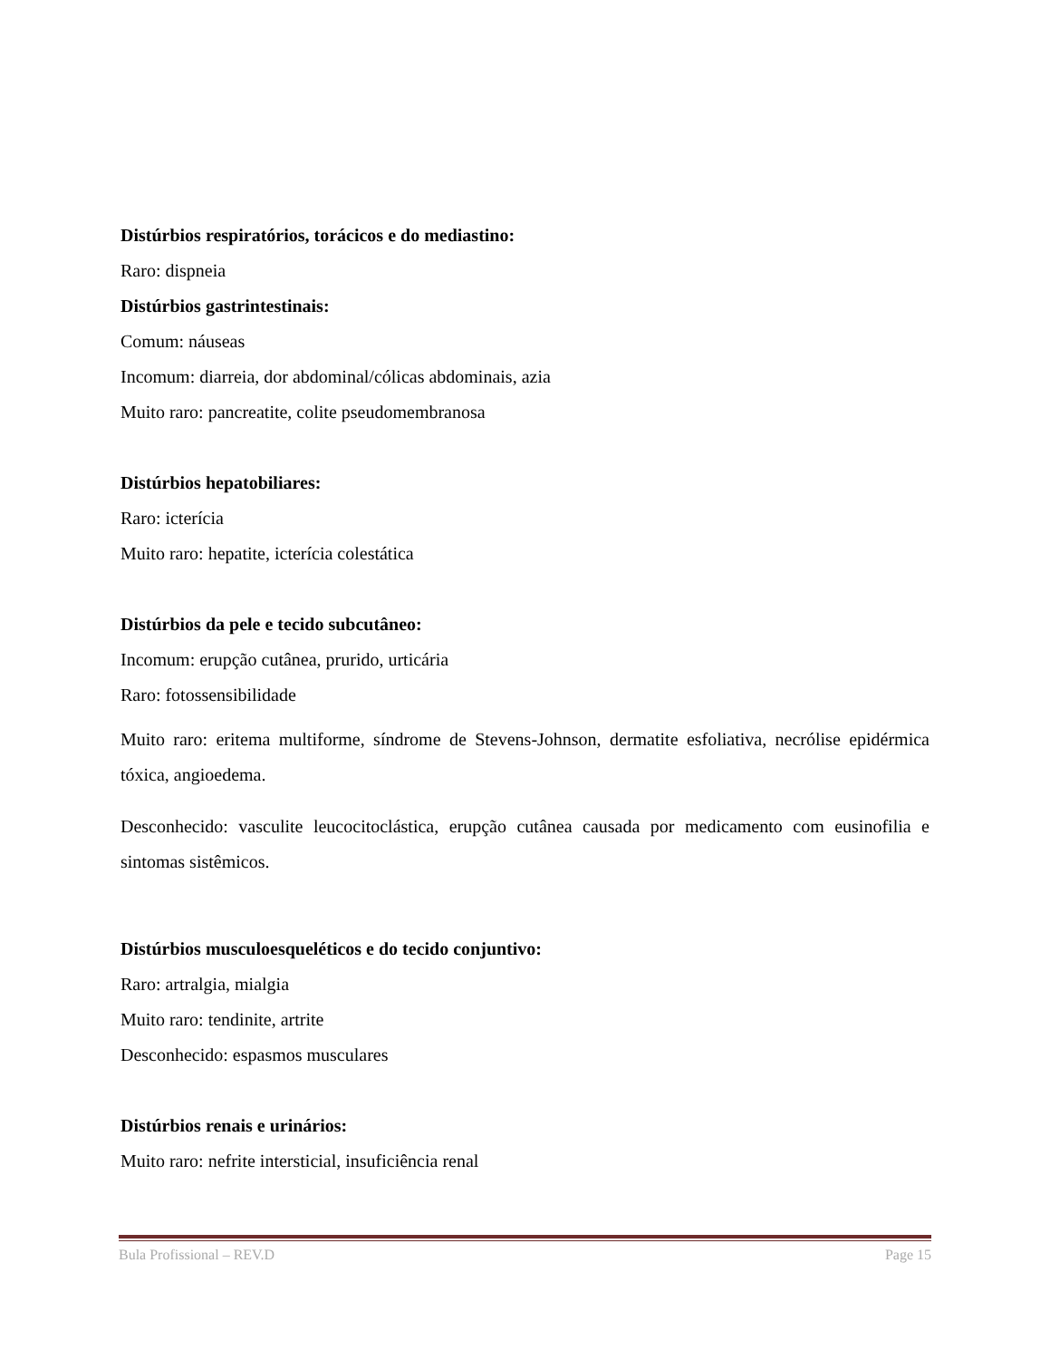Distúrbios respiratórios, torácicos e do mediastino:
Raro: dispneia
Distúrbios gastrintestinais:
Comum: náuseas
Incomum: diarreia, dor abdominal/cólicas abdominais, azia
Muito raro: pancreatite, colite pseudomembranosa
Distúrbios hepatobiliares:
Raro: icterícia
Muito raro: hepatite, icterícia colestática
Distúrbios da pele e tecido subcutâneo:
Incomum: erupção cutânea, prurido, urticária
Raro: fotossensibilidade
Muito raro: eritema multiforme, síndrome de Stevens-Johnson, dermatite esfoliativa, necrólise epidérmica tóxica, angioedema.
Desconhecido: vasculite leucocitoclástica, erupção cutânea causada por medicamento com eusinofilia e sintomas sistêmicos.
Distúrbios musculoesqueléticos e do tecido conjuntivo:
Raro: artralgia, mialgia
Muito raro: tendinite, artrite
Desconhecido: espasmos musculares
Distúrbios renais e urinários:
Muito raro: nefrite intersticial, insuficiência renal
Bula Profissional – REV.D Page 15